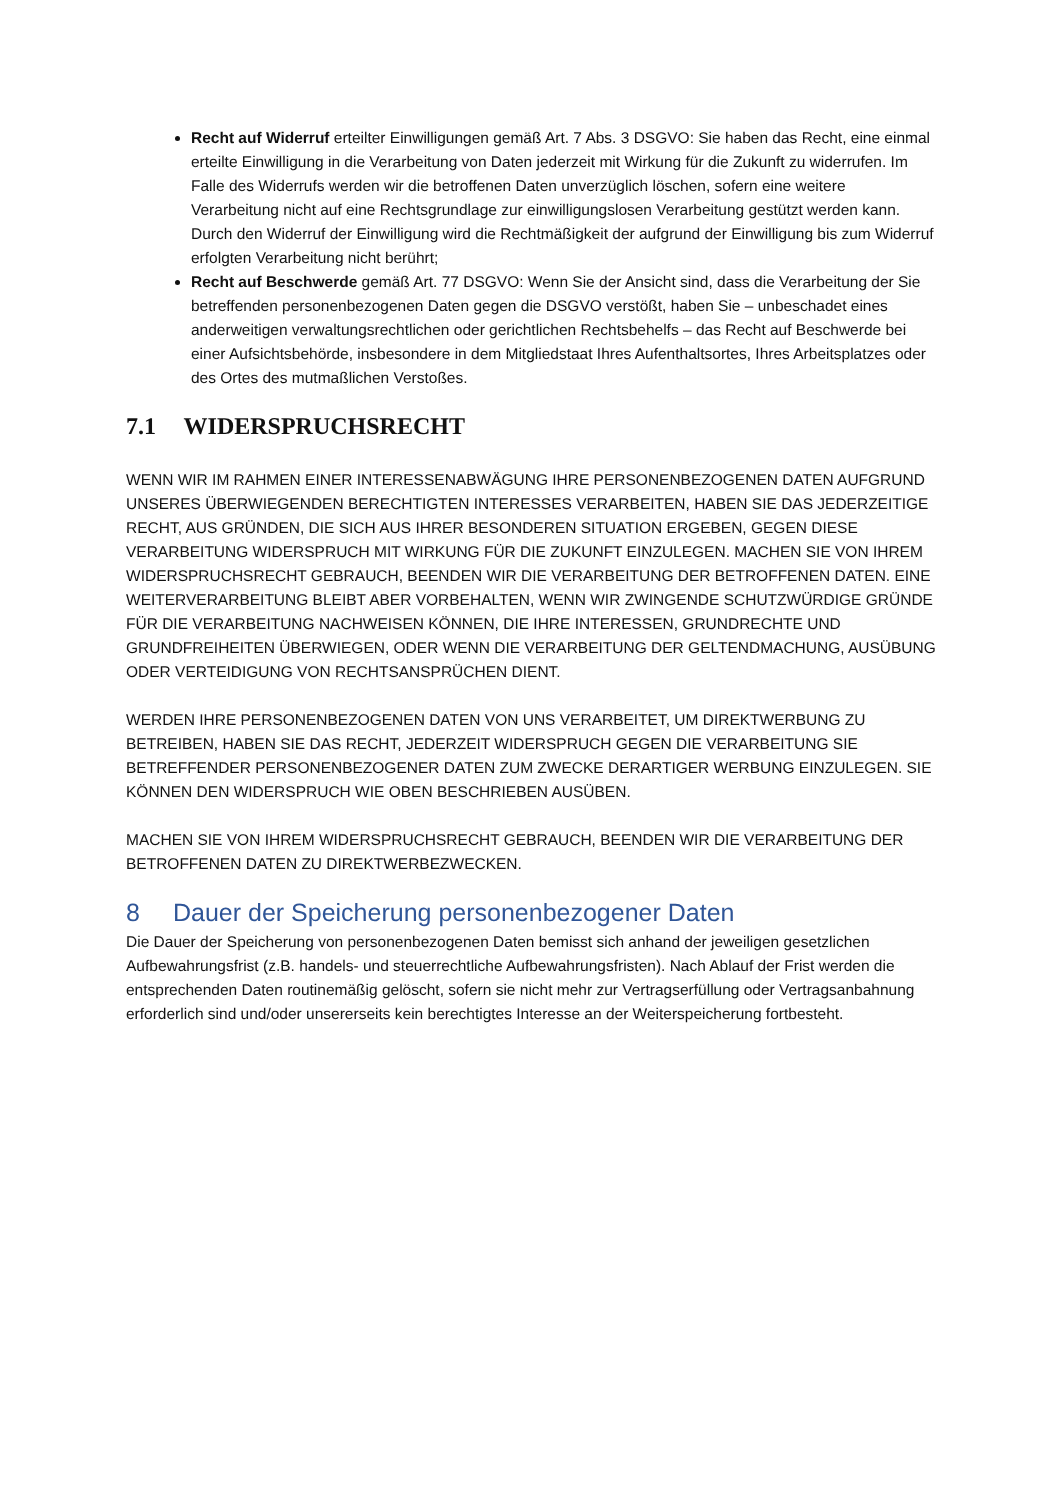Recht auf Widerruf erteilter Einwilligungen gemäß Art. 7 Abs. 3 DSGVO: Sie haben das Recht, eine einmal erteilte Einwilligung in die Verarbeitung von Daten jederzeit mit Wirkung für die Zukunft zu widerrufen. Im Falle des Widerrufs werden wir die betroffenen Daten unverzüglich löschen, sofern eine weitere Verarbeitung nicht auf eine Rechtsgrundlage zur einwilligungslosen Verarbeitung gestützt werden kann. Durch den Widerruf der Einwilligung wird die Rechtmäßigkeit der aufgrund der Einwilligung bis zum Widerruf erfolgten Verarbeitung nicht berührt;
Recht auf Beschwerde gemäß Art. 77 DSGVO: Wenn Sie der Ansicht sind, dass die Verarbeitung der Sie betreffenden personenbezogenen Daten gegen die DSGVO verstößt, haben Sie – unbeschadet eines anderweitigen verwaltungsrechtlichen oder gerichtlichen Rechtsbehelfs – das Recht auf Beschwerde bei einer Aufsichtsbehörde, insbesondere in dem Mitgliedstaat Ihres Aufenthaltsortes, Ihres Arbeitsplatzes oder des Ortes des mutmaßlichen Verstoßes.
7.1 WIDERSPRUCHSRECHT
WENN WIR IM RAHMEN EINER INTERESSENABWÄGUNG IHRE PERSONENBEZOGENEN DATEN AUFGRUND UNSERES ÜBERWIEGENDEN BERECHTIGTEN INTERESSES VERARBEITEN, HABEN SIE DAS JEDERZEITIGE RECHT, AUS GRÜNDEN, DIE SICH AUS IHRER BESONDEREN SITUATION ERGEBEN, GEGEN DIESE VERARBEITUNG WIDERSPRUCH MIT WIRKUNG FÜR DIE ZUKUNFT EINZULEGEN. MACHEN SIE VON IHREM WIDERSPRUCHSRECHT GEBRAUCH, BEENDEN WIR DIE VERARBEITUNG DER BETROFFENEN DATEN. EINE WEITERVERARBEITUNG BLEIBT ABER VORBEHALTEN, WENN WIR ZWINGENDE SCHUTZWÜRDIGE GRÜNDE FÜR DIE VERARBEITUNG NACHWEISEN KÖNNEN, DIE IHRE INTERESSEN, GRUNDRECHTE UND GRUNDFREIHEITEN ÜBERWIEGEN, ODER WENN DIE VERARBEITUNG DER GELTENDMACHUNG, AUSÜBUNG ODER VERTEIDIGUNG VON RECHTSANSPRÜCHEN DIENT.
WERDEN IHRE PERSONENBEZOGENEN DATEN VON UNS VERARBEITET, UM DIREKTWERBUNG ZU BETREIBEN, HABEN SIE DAS RECHT, JEDERZEIT WIDERSPRUCH GEGEN DIE VERARBEITUNG SIE BETREFFENDER PERSONENBEZOGENER DATEN ZUM ZWECKE DERARTIGER WERBUNG EINZULEGEN. SIE KÖNNEN DEN WIDERSPRUCH WIE OBEN BESCHRIEBEN AUSÜBEN.
MACHEN SIE VON IHREM WIDERSPRUCHSRECHT GEBRAUCH, BEENDEN WIR DIE VERARBEITUNG DER BETROFFENEN DATEN ZU DIREKTWERBEZWECKEN.
8 Dauer der Speicherung personenbezogener Daten
Die Dauer der Speicherung von personenbezogenen Daten bemisst sich anhand der jeweiligen gesetzlichen Aufbewahrungsfrist (z.B. handels- und steuerrechtliche Aufbewahrungsfristen). Nach Ablauf der Frist werden die entsprechenden Daten routinemäßig gelöscht, sofern sie nicht mehr zur Vertragserfüllung oder Vertragsanbahnung erforderlich sind und/oder unsererseits kein berechtigtes Interesse an der Weiterspeicherung fortbesteht.